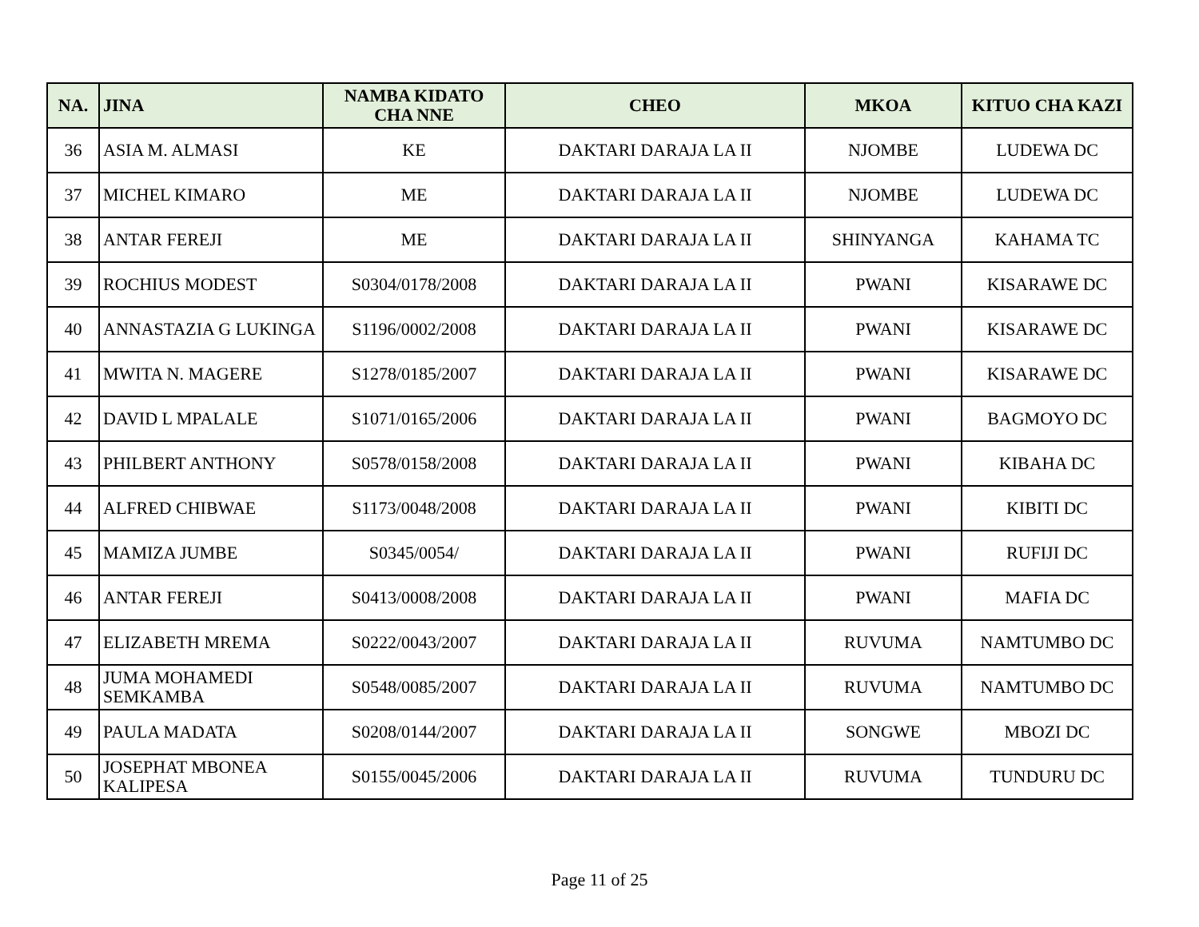| NA. | JINA | NAMBA KIDATO CHA NNE | CHEO | MKOA | KITUO CHA KAZI |
| --- | --- | --- | --- | --- | --- |
| 36 | ASIA M. ALMASI | KE | DAKTARI DARAJA LA II | NJOMBE | LUDEWA DC |
| 37 | MICHEL KIMARO | ME | DAKTARI DARAJA LA II | NJOMBE | LUDEWA DC |
| 38 | ANTAR FEREJI | ME | DAKTARI DARAJA LA II | SHINYANGA | KAHAMA TC |
| 39 | ROCHIUS MODEST | S0304/0178/2008 | DAKTARI DARAJA LA II | PWANI | KISARAWE DC |
| 40 | ANNASTAZIA G LUKINGA | S1196/0002/2008 | DAKTARI DARAJA LA II | PWANI | KISARAWE DC |
| 41 | MWITA N. MAGERE | S1278/0185/2007 | DAKTARI DARAJA LA II | PWANI | KISARAWE DC |
| 42 | DAVID L MPALALE | S1071/0165/2006 | DAKTARI DARAJA LA II | PWANI | BAGMOYO DC |
| 43 | PHILBERT ANTHONY | S0578/0158/2008 | DAKTARI DARAJA LA II | PWANI | KIBAHA DC |
| 44 | ALFRED CHIBWAE | S1173/0048/2008 | DAKTARI DARAJA LA II | PWANI | KIBITI DC |
| 45 | MAMIZA JUMBE | S0345/0054/ | DAKTARI DARAJA LA II | PWANI | RUFIJI DC |
| 46 | ANTAR FEREJI | S0413/0008/2008 | DAKTARI DARAJA LA II | PWANI | MAFIA DC |
| 47 | ELIZABETH MREMA | S0222/0043/2007 | DAKTARI DARAJA LA II | RUVUMA | NAMTUMBO DC |
| 48 | JUMA MOHAMEDI SEMKAMBA | S0548/0085/2007 | DAKTARI DARAJA LA II | RUVUMA | NAMTUMBO DC |
| 49 | PAULA MADATA | S0208/0144/2007 | DAKTARI DARAJA LA II | SONGWE | MBOZI DC |
| 50 | JOSEPHAT MBONEA KALIPESA | S0155/0045/2006 | DAKTARI DARAJA LA II | RUVUMA | TUNDURU DC |
Page 11 of 25